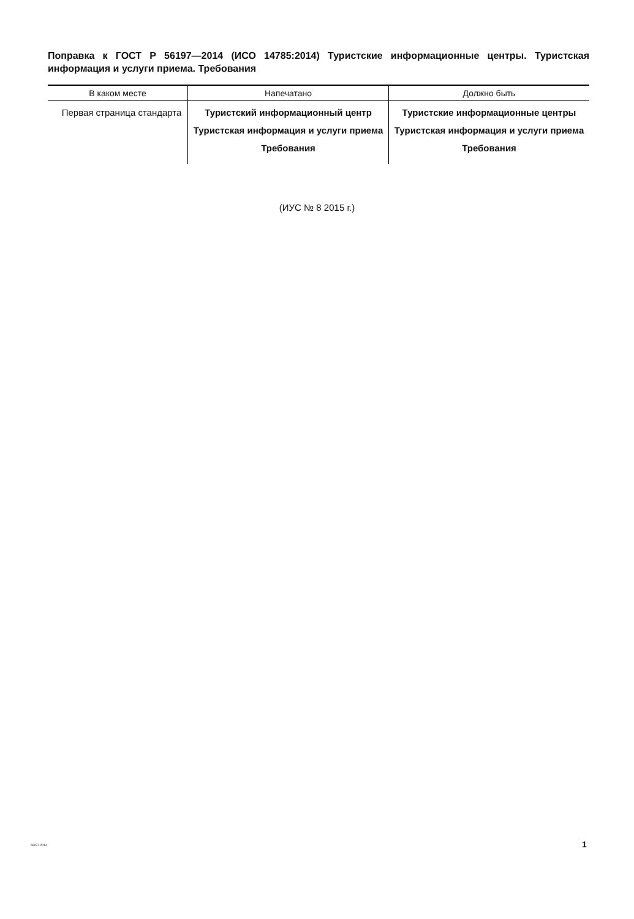Поправка к ГОСТ Р 56197—2014 (ИСО 14785:2014) Туристские информационные центры. Туристская информация и услуги приема. Требования
| В каком месте | Напечатано | Должно быть |
| --- | --- | --- |
| Первая страница стандарта | Туристский информационный центр Туристская информация и услуги приема Требования | Туристские информационные центры Туристская информация и услуги приема Требования |
(ИУС № 8 2015 г.)
56197-2014 1